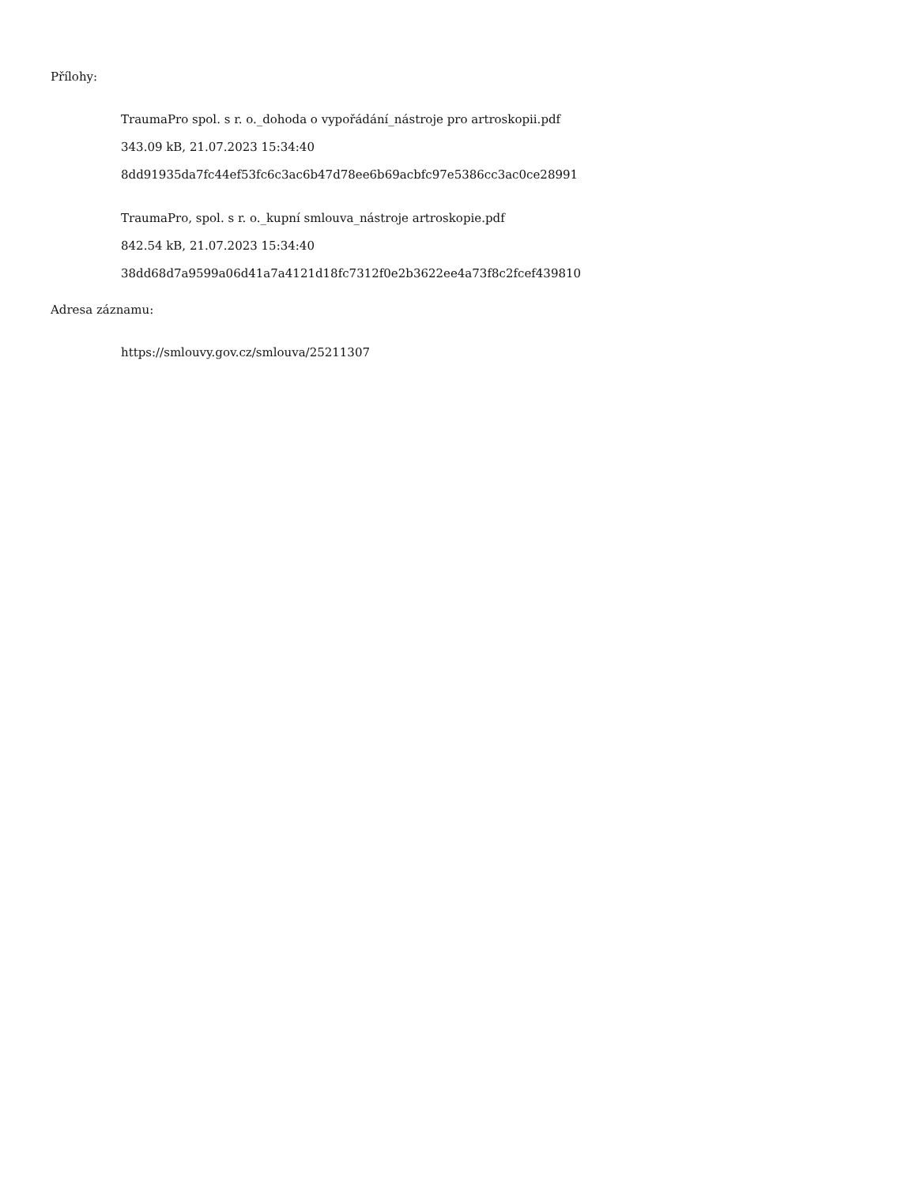Přílohy:
TraumaPro spol. s r. o._dohoda o vypořádání_nástroje pro artroskopii.pdf
343.09 kB, 21.07.2023 15:34:40
8dd91935da7fc44ef53fc6c3ac6b47d78ee6b69acbfc97e5386cc3ac0ce28991
TraumaPro, spol. s r. o._kupní smlouva_nástroje artroskopie.pdf
842.54 kB, 21.07.2023 15:34:40
38dd68d7a9599a06d41a7a4121d18fc7312f0e2b3622ee4a73f8c2fcef439810
Adresa záznamu:
https://smlouvy.gov.cz/smlouva/25211307